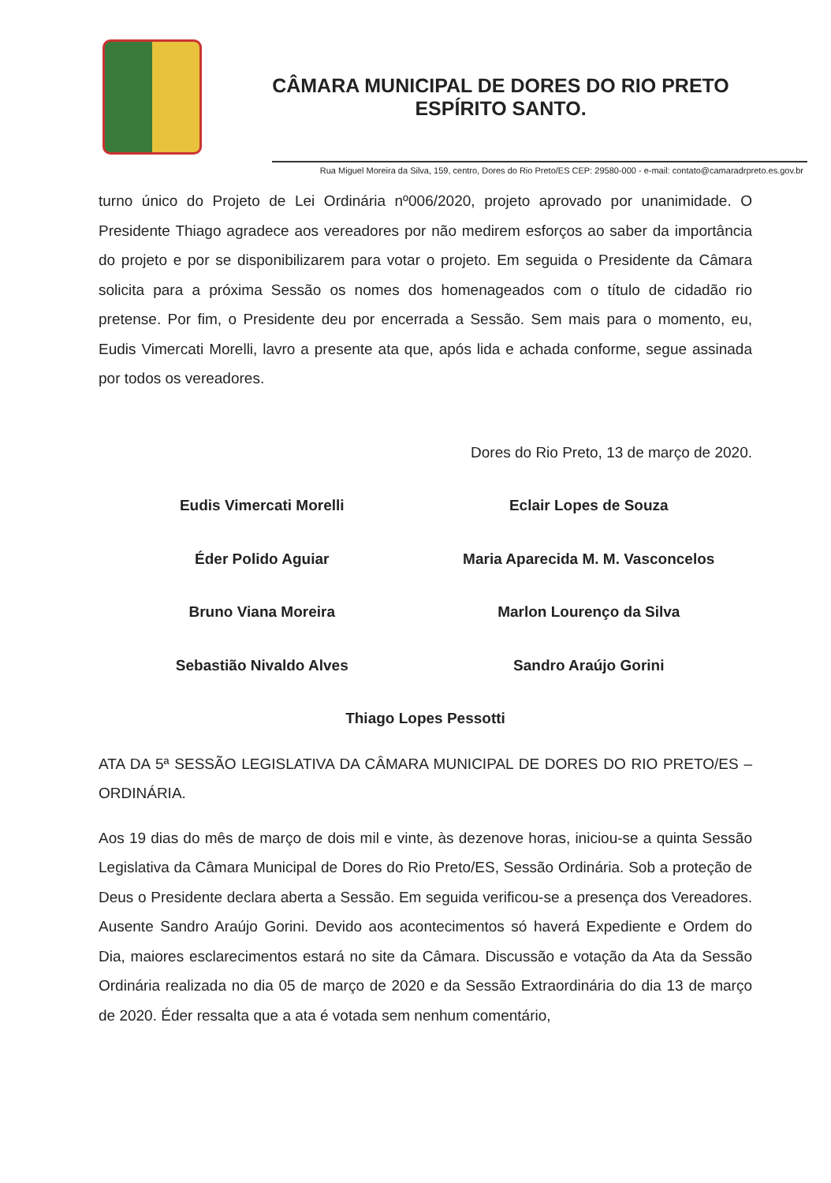CÂMARA MUNICIPAL DE DORES DO RIO PRETO
ESPÍRITO SANTO.
Rua Miguel Moreira da Silva, 159, centro, Dores do Rio Preto/ES CEP: 29580-000 - e-mail: contato@camaradrpreto.es.gov.br
turno único do Projeto de Lei Ordinária nº006/2020, projeto aprovado por unanimidade. O Presidente Thiago agradece aos vereadores por não medirem esforços ao saber da importância do projeto e por se disponibilizarem para votar o projeto. Em seguida o Presidente da Câmara solicita para a próxima Sessão os nomes dos homenageados com o título de cidadão rio pretense. Por fim, o Presidente deu por encerrada a Sessão. Sem mais para o momento, eu, Eudis Vimercati Morelli, lavro a presente ata que, após lida e achada conforme, segue assinada por todos os vereadores.
Dores do Rio Preto, 13 de março de 2020.
Eudis Vimercati Morelli Eclair Lopes de Souza
Éder Polido Aguiar Maria Aparecida M. M. Vasconcelos
Bruno Viana Moreira Marlon Lourenço da Silva
Sebastião Nivaldo Alves Sandro Araújo Gorini
Thiago Lopes Pessotti
ATA DA 5ª SESSÃO LEGISLATIVA DA CÂMARA MUNICIPAL DE DORES DO RIO PRETO/ES – ORDINÁRIA.
Aos 19 dias do mês de março de dois mil e vinte, às dezenove horas, iniciou-se a quinta Sessão Legislativa da Câmara Municipal de Dores do Rio Preto/ES, Sessão Ordinária. Sob a proteção de Deus o Presidente declara aberta a Sessão. Em seguida verificou-se a presença dos Vereadores. Ausente Sandro Araújo Gorini. Devido aos acontecimentos só haverá Expediente e Ordem do Dia, maiores esclarecimentos estará no site da Câmara. Discussão e votação da Ata da Sessão Ordinária realizada no dia 05 de março de 2020 e da Sessão Extraordinária do dia 13 de março de 2020. Éder ressalta que a ata é votada sem nenhum comentário,